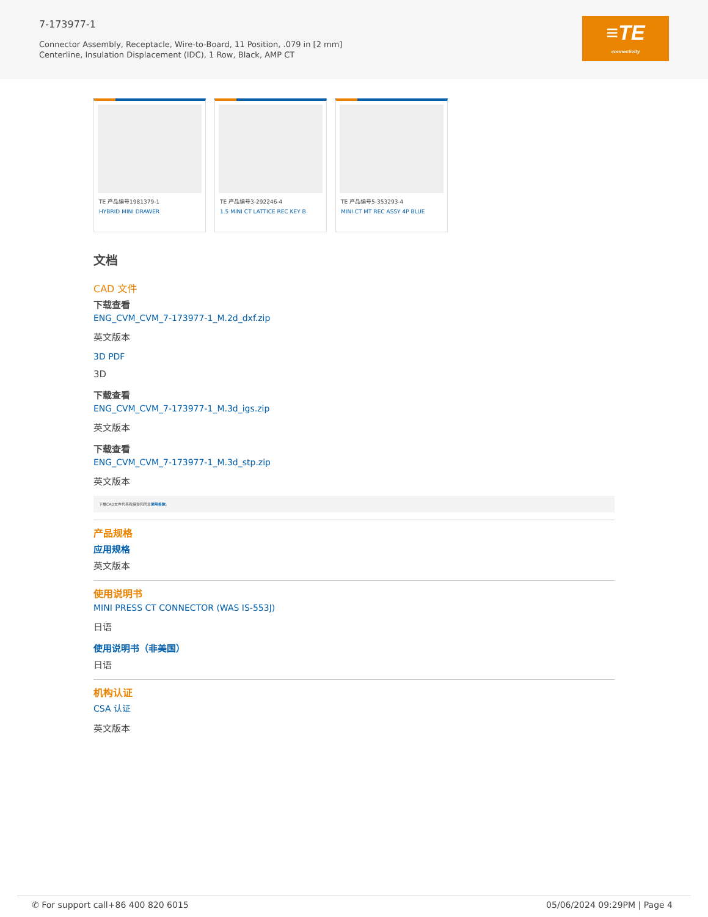7-173977-1
Connector Assembly, Receptacle, Wire-to-Board, 11 Position, .079 in [2 mm]
Centerline, Insulation Displacement (IDC), 1 Row, Black, AMP CT
≡TE
connectivity
TE 产品编号1981379-1
HYBRID MINI DRAWER
TE 产品编号3-292246-4
1.5 MINI CT LATTICE REC KEY B
TE 产品编号5-353293-4
MINI CT MT REC ASSY 4P BLUE
文档
CAD 文件
下载查看
ENG_CVM_CVM_7-173977-1_M.2d_dxf.zip
英文版本
3D PDF
3D
下载查看
ENG_CVM_CVM_7-173977-1_M.3d_igs.zip
英文版本
下载查看
ENG_CVM_CVM_7-173977-1_M.3d_stp.zip
英文版本
下载CAD文件代表我接受和同意使用条款。
产品规格
应用规格
英文版本
使用说明书
MINI PRESS CT CONNECTOR (WAS IS-553J)
日语
使用说明书（非美国）
日语
机构认证
CSA 认证
英文版本
✆ For support call+86 400 820 6015 05/06/2024 09:29PM | Page 4